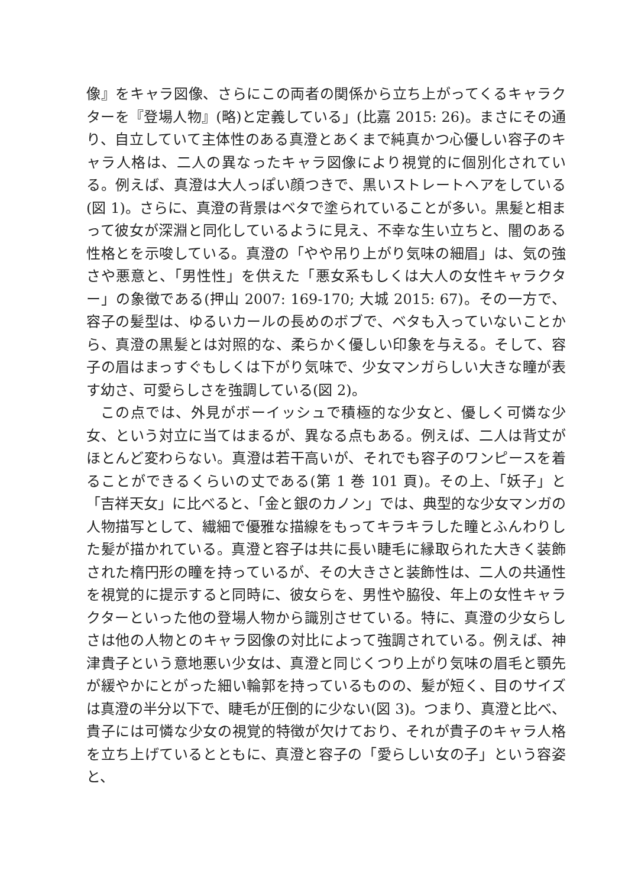像』をキャラ図像、さらにこの両者の関係から立ち上がってくるキャラクターを『登場人物』(略)と定義している」(比嘉 2015: 26)。まさにその通り、自立していて主体性のある真澄とあくまで純真かつ心優しい容子のキャラ人格は、二人の異なったキャラ図像により視覚的に個別化されている。例えば、真澄は大人っぽい顔つきで、黒いストレートヘアをしている(図 1)。さらに、真澄の背景はベタで塗られていることが多い。黒髪と相まって彼女が深淵と同化しているように見え、不幸な生い立ちと、闇のある性格とを示唆している。真澄の「やや吊り上がり気味の細眉」は、気の強さや悪意と、「男性性」を供えた「悪女系もしくは大人の女性キャラクター」の象徴である(押山 2007: 169-170; 大城 2015: 67)。その一方で、容子の髪型は、ゆるいカールの長めのボブで、ベタも入っていないことから、真澄の黒髪とは対照的な、柔らかく優しい印象を与える。そして、容子の眉はまっすぐもしくは下がり気味で、少女マンガらしい大きな瞳が表す幼さ、可愛らしさを強調している(図 2)。
この点では、外見がボーイッシュで積極的な少女と、優しく可憐な少女、という対立に当てはまるが、異なる点もある。例えば、二人は背丈がほとんど変わらない。真澄は若干高いが、それでも容子のワンピースを着ることができるくらいの丈である(第 1 巻 101 頁)。その上、「妖子」と「吉祥天女」に比べると、「金と銀のカノン」では、典型的な少女マンガの人物描写として、繊細で優雅な描線をもってキラキラした瞳とふんわりした髪が描かれている。真澄と容子は共に長い睫毛に縁取られた大きく装飾された楕円形の瞳を持っているが、その大きさと装飾性は、二人の共通性を視覚的に提示すると同時に、彼女らを、男性や脇役、年上の女性キャラクターといった他の登場人物から識別させている。特に、真澄の少女らしさは他の人物とのキャラ図像の対比によって強調されている。例えば、神津貴子という意地悪い少女は、真澄と同じくつり上がり気味の眉毛と顎先が緩やかにとがった細い輪郭を持っているものの、髪が短く、目のサイズは真澄の半分以下で、睫毛が圧倒的に少ない(図 3)。つまり、真澄と比べ、貴子には可憐な少女の視覚的特徴が欠けており、それが貴子のキャラ人格を立ち上げているとともに、真澄と容子の「愛らしい女の子」という容姿と、